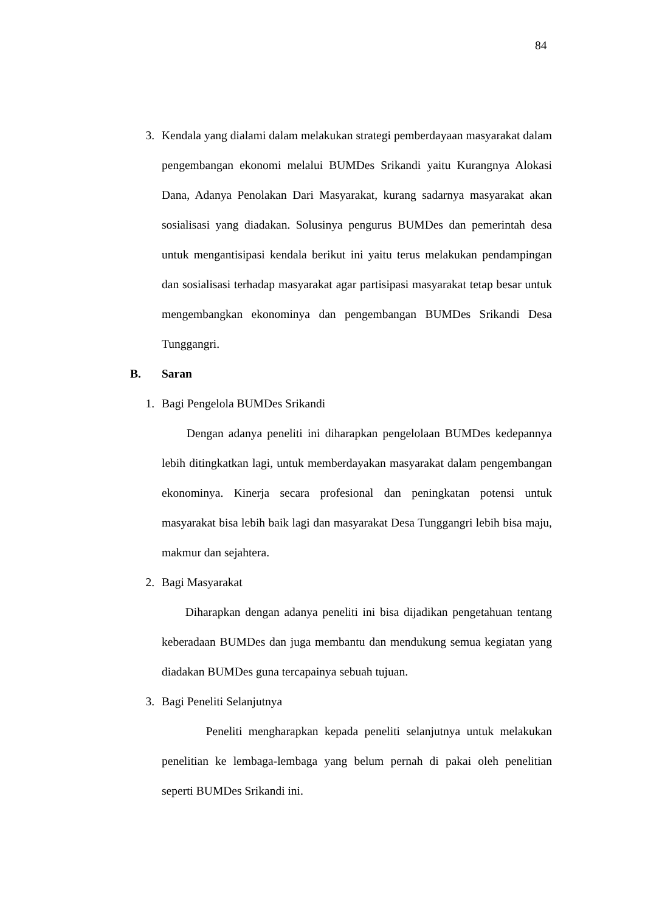84
3. Kendala yang dialami dalam melakukan strategi pemberdayaan masyarakat dalam pengembangan ekonomi melalui BUMDes Srikandi yaitu Kurangnya Alokasi Dana, Adanya Penolakan Dari Masyarakat, kurang sadarnya masyarakat akan sosialisasi yang diadakan. Solusinya pengurus BUMDes dan pemerintah desa untuk mengantisipasi kendala berikut ini yaitu terus melakukan pendampingan dan sosialisasi terhadap masyarakat agar partisipasi masyarakat tetap besar untuk mengembangkan ekonominya dan pengembangan BUMDes Srikandi Desa Tunggangri.
B. Saran
1. Bagi Pengelola BUMDes Srikandi
Dengan adanya peneliti ini diharapkan pengelolaan BUMDes kedepannya lebih ditingkatkan lagi, untuk memberdayakan masyarakat dalam pengembangan ekonominya. Kinerja secara profesional dan peningkatan potensi untuk masyarakat bisa lebih baik lagi dan masyarakat Desa Tunggangri lebih bisa maju, makmur dan sejahtera.
2. Bagi Masyarakat
Diharapkan dengan adanya peneliti ini bisa dijadikan pengetahuan tentang keberadaan BUMDes dan juga membantu dan mendukung semua kegiatan yang diadakan BUMDes guna tercapainya sebuah tujuan.
3. Bagi Peneliti Selanjutnya
Peneliti mengharapkan kepada peneliti selanjutnya untuk melakukan penelitian ke lembaga-lembaga yang belum pernah di pakai oleh penelitian seperti BUMDes Srikandi ini.